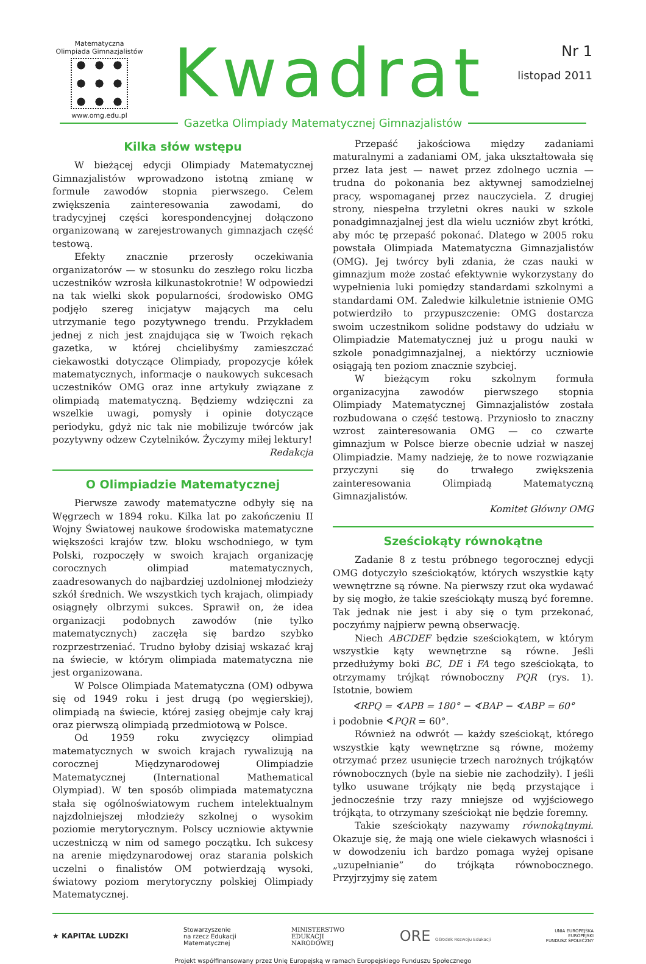Matematyczna
Olimpiada Gimnazjalistów
www.omg.edu.pl
Kwadrat
Nr 1
listopad 2011
Gazetka Olimpiady Matematycznej Gimnazjalistów
Kilka słów wstępu
W bieżącej edycji Olimpiady Matematycznej Gimnazjalistów wprowadzono istotną zmianę w formule zawodów stopnia pierwszego. Celem zwiększenia zainteresowania zawodami, do tradycyjnej części korespondencyjnej dołączono organizowaną w zarejestrowanych gimnazjach część testową.
Efekty znacznie przerosły oczekiwania organizatorów — w stosunku do zeszłego roku liczba uczestników wzrosła kilkunastokrotnie! W odpowiedzi na tak wielki skok popularności, środowisko OMG podjęło szereg inicjatyw mających ma celu utrzymanie tego pozytywnego trendu. Przykładem jednej z nich jest znajdująca się w Twoich rękach gazetka, w której chcielibyśmy zamieszczać ciekawostki dotyczące Olimpiady, propozycje kółek matematycznych, informacje o naukowych sukcesach uczestników OMG oraz inne artykuły związane z olimpiadą matematyczną. Będziemy wdzięczni za wszelkie uwagi, pomysły i opinie dotyczące periodyku, gdyż nic tak nie mobilizuje twórców jak pozytywny odzew Czytelników. Życzymy miłej lektury!
Redakcja
O Olimpiadzie Matematycznej
Pierwsze zawody matematyczne odbyły się na Węgrzech w 1894 roku. Kilka lat po zakończeniu II Wojny Światowej naukowe środowiska matematyczne większości krajów tzw. bloku wschodniego, w tym Polski, rozpoczęły w swoich krajach organizację corocznych olimpiad matematycznych, zaadresowanych do najbardziej uzdolnionej młodzieży szkół średnich. We wszystkich tych krajach, olimpiady osiągnęły olbrzymi sukces. Sprawił on, że idea organizacji podobnych zawodów (nie tylko matematycznych) zaczęła się bardzo szybko rozprzestrzeniać. Trudno byłoby dzisiaj wskazać kraj na świecie, w którym olimpiada matematyczna nie jest organizowana.
W Polsce Olimpiada Matematyczna (OM) odbywa się od 1949 roku i jest drugą (po węgierskiej), olimpiadą na świecie, której zasięg obejmje cały kraj oraz pierwszą olimpiadą przedmiotową w Polsce.
Od 1959 roku zwycięzcy olimpiad matematycznych w swoich krajach rywalizują na corocznej Międzynarodowej Olimpiadzie Matematycznej (International Mathematical Olympiad). W ten sposób olimpiada matematyczna stała się ogólnoświatowym ruchem intelektualnym najzdolniejszej młodzieży szkolnej o wysokim poziomie merytorycznym. Polscy uczniowie aktywnie uczestniczą w nim od samego początku. Ich sukcesy na arenie międzynarodowej oraz starania polskich uczelni o finalistów OM potwierdzają wysoki, światowy poziom merytoryczny polskiej Olimpiady Matematycznej.
Przepaść jakościowa między zadaniami maturalnymi a zadaniami OM, jaka ukształtowała się przez lata jest — nawet przez zdolnego ucznia — trudna do pokonania bez aktywnej samodzielnej pracy, wspomaganej przez nauczyciela. Z drugiej strony, niespełna trzyletni okres nauki w szkole ponadgimnazjalnej jest dla wielu uczniów zbyt krótki, aby móc tę przepaść pokonać. Dlatego w 2005 roku powstała Olimpiada Matematyczna Gimnazjalistów (OMG). Jej twórcy byli zdania, że czas nauki w gimnazjum może zostać efektywnie wykorzystany do wypełnienia luki pomiędzy standardami szkolnymi a standardami OM. Zaledwie kilkuletnie istnienie OMG potwierdziło to przypuszczenie: OMG dostarcza swoim uczestnikom solidne podstawy do udziału w Olimpiadzie Matematycznej już u progu nauki w szkole ponadgimnazjalnej, a niektórzy uczniowie osiągają ten poziom znacznie szybciej.
W bieżącym roku szkolnym formuła organizacyjna zawodów pierwszego stopnia Olimpiady Matematycznej Gimnazjalistów została rozbudowana o część testową. Przyniosło to znaczny wzrost zainteresowania OMG — co czwarte gimnazjum w Polsce bierze obecnie udział w naszej Olimpiadzie. Mamy nadzieję, że to nowe rozwiązanie przyczyni się do trwałego zwiększenia zainteresowania Olimpiadą Matematyczną Gimnazjalistów.
Komitet Główny OMG
Sześciokąty równokątne
Zadanie 8 z testu próbnego tegorocznej edycji OMG dotyczyło sześciokątów, których wszystkie kąty wewnętrzne są równe. Na pierwszy rzut oka wydawać by się mogło, że takie sześciokąty muszą być foremne. Tak jednak nie jest i aby się o tym przekonać, poczyńmy najpierw pewną obserwację.
Niech ABCDEF będzie sześciokątem, w którym wszystkie kąty wewnętrzne są równe. Jeśli przedłużymy boki BC, DE i FA tego sześciokąta, to otrzymamy trójkąt równoboczny PQR (rys. 1). Istotnie, bowiem
∢RPQ = ∢APB = 180° − ∢BAP − ∢ABP = 60°
i podobnie ∢PQR = 60°.
Również na odwrót — każdy sześciokąt, którego wszystkie kąty wewnętrzne są równe, możemy otrzymać przez usunięcie trzech narożnych trójkątów równobocznych (byle na siebie nie zachodziły). I jeśli tylko usuwane trójkąty nie będą przystające i jednocześnie trzy razy mniejsze od wyjściowego trójkąta, to otrzymany sześciokąt nie będzie foremny.
Takie sześciokąty nazywamy równokątnymi. Okazuje się, że mają one wiele ciekawych własności i w dowodzeniu ich bardzo pomaga wyżej opisane „uzupełnianie” do trójkąta równobocznego. Przyjrzyjmy się zatem
★ KAPITAŁ LUDZKI Stowarzyszenie
na rzecz Edukacji
Matematycznej MINISTERSTWO
EDUKACJI
NARODOWEJ ORE Ośrodek Rozwoju Edukacji UNIA EUROPEJSKA
EUROPEJSKI
FUNDUSZ SPOŁECZNY
Projekt współfinansowany przez Unię Europejską w ramach Europejskiego Funduszu Społecznego